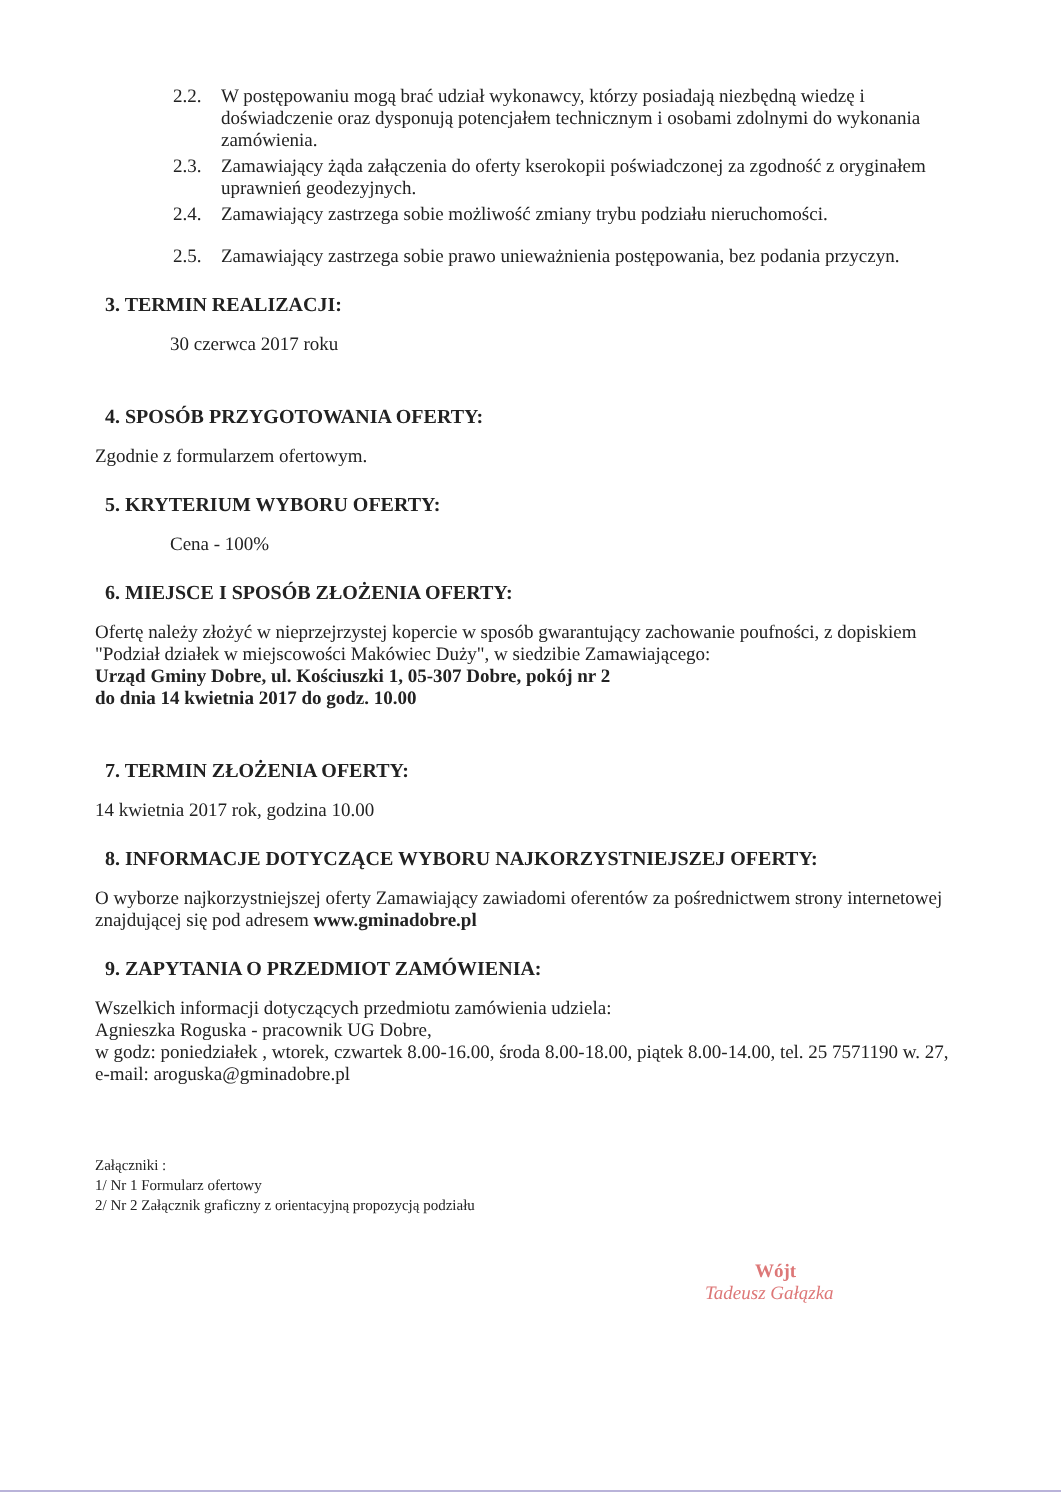2.2. W postępowaniu mogą brać udział wykonawcy, którzy posiadają niezbędną wiedzę i doświadczenie oraz dysponują potencjałem technicznym i osobami zdolnymi do wykonania zamówienia.
2.3. Zamawiający żąda załączenia do oferty kserokopii poświadczonej za zgodność z oryginałem uprawnień geodezyjnych.
2.4. Zamawiający zastrzega sobie możliwość zmiany trybu podziału nieruchomości.
2.5. Zamawiający zastrzega sobie prawo unieważnienia postępowania, bez podania przyczyn.
3. TERMIN REALIZACJI:
30 czerwca 2017 roku
4. SPOSÓB PRZYGOTOWANIA OFERTY:
Zgodnie z formularzem ofertowym.
5. KRYTERIUM WYBORU OFERTY:
Cena - 100%
6. MIEJSCE I SPOSÓB ZŁOŻENIA OFERTY:
Ofertę należy złożyć w nieprzejrzystej kopercie w sposób gwarantujący zachowanie poufności, z dopiskiem "Podział działek w miejscowości Makówiec Duży", w siedzibie Zamawiającego:
Urząd Gminy Dobre, ul. Kościuszki 1, 05-307 Dobre, pokój nr 2
do dnia 14 kwietnia 2017 do godz. 10.00
7. TERMIN ZŁOŻENIA OFERTY:
14 kwietnia 2017 rok, godzina 10.00
8. INFORMACJE DOTYCZĄCE WYBORU NAJKORZYSTNIEJSZEJ OFERTY:
O wyborze najkorzystniejszej oferty Zamawiający zawiadomi oferentów za pośrednictwem strony internetowej znajdującej się pod adresem www.gminadobre.pl
9. ZAPYTANIA O PRZEDMIOT ZAMÓWIENIA:
Wszelkich informacji dotyczących przedmiotu zamówienia udziela:
Agnieszka Roguska - pracownik UG Dobre,
w godz: poniedziałek , wtorek, czwartek 8.00-16.00, środa 8.00-18.00, piątek 8.00-14.00, tel. 25 7571190 w. 27, e-mail: aroguska@gminadobre.pl
Załączniki :
1/ Nr 1 Formularz ofertowy
2/ Nr 2 Załącznik graficzny z orientacyjną propozycją podziału
Wójt
Tadeusz Gałązka